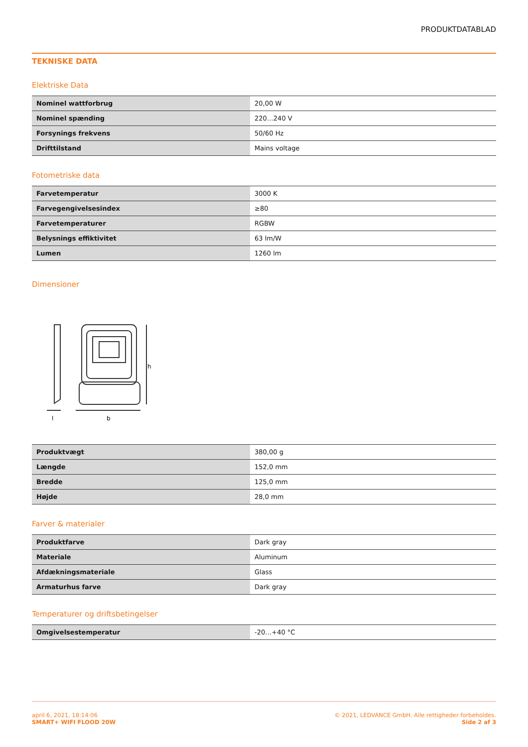PRODUKTDATABLAD
TEKNISKE DATA
Elektriske Data
| Nominel wattforbrug | 20,00 W |
| Nominel spænding | 220…240 V |
| Forsynings frekvens | 50/60 Hz |
| Drifttilstand | Mains voltage |
Fotometriske data
| Farvetemperatur | 3000 K |
| Farvegengivelsesindex | ≥80 |
| Farvetemperaturer | RGBW |
| Belysnings effiktivitet | 63 lm/W |
| Lumen | 1260 lm |
Dimensioner
h
b
l
| Produktvægt | 380,00 g |
| Længde | 152,0 mm |
| Bredde | 125,0 mm |
| Højde | 28,0 mm |
Farver & materialer
| Produktfarve | Dark gray |
| Materiale | Aluminum |
| Afdækningsmateriale | Glass |
| Armaturhus farve | Dark gray |
Temperaturer og driftsbetingelser
| Omgivelsestemperatur | -20…+40 °C |
april 6, 2021, 18:14:06
SMART+ WIFI FLOOD 20W
© 2021, LEDVANCE GmbH. Alle rettigheder forbeholdes.
Side 2 af 3